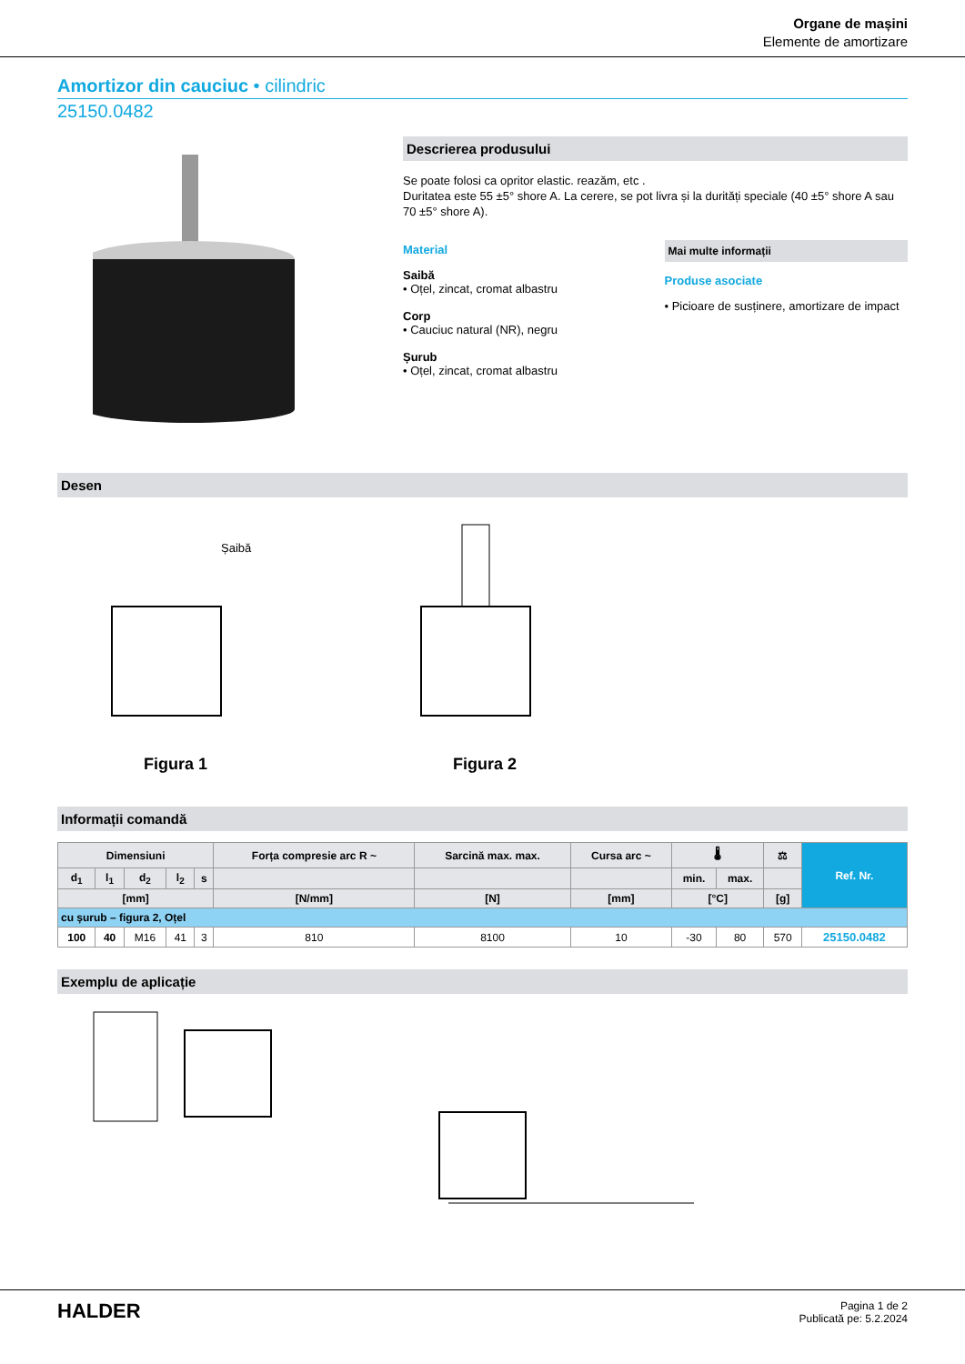Organe de mașini
Elemente de amortizare
Amortizor din cauciuc • cilindric
25150.0482
Descrierea produsului
Se poate folosi ca opritor elastic. reazăm, etc .
Duritatea este 55 ±5° shore A. La cerere, se pot livra și la durități speciale (40 ±5° shore A sau 70 ±5° shore A).
Material
Saibă
• Oțel, zincat, cromat albastru
Corp
• Cauciuc natural (NR), negru
Șurub
• Oțel, zincat, cromat albastru
Mai multe informații
Produse asociate
• Picioare de susținere, amortizare de impact
Desen
Șaibă
Figura 1
Figura 2
Informații comandă
| Dimensiuni | | | | | Forța compresie arc R ~ | Sarcină max. max. | Cursa arc ~ | 🌡 | | ⚖ | Ref. Nr. |
| --- | --- | --- | --- | --- | --- | --- | --- | --- | --- | --- | --- |
| d<sub>1</sub> | l<sub>1</sub> | d<sub>2</sub> | l<sub>2</sub> | s | | | | min. | max. | | |
| [mm] | | | | | [N/mm] | [N] | [mm] | [°C] | | [g] | |
| cu șurub – figura 2, Oțel | | | | | | | | | | | |
| 100 | 40 | M16 | 41 | 3 | 810 | 8100 | 10 | -30 | 80 | 570 | 25150.0482 |
Exemplu de aplicație
HALDER
Pagina 1 de 2
Publicată pe: 5.2.2024